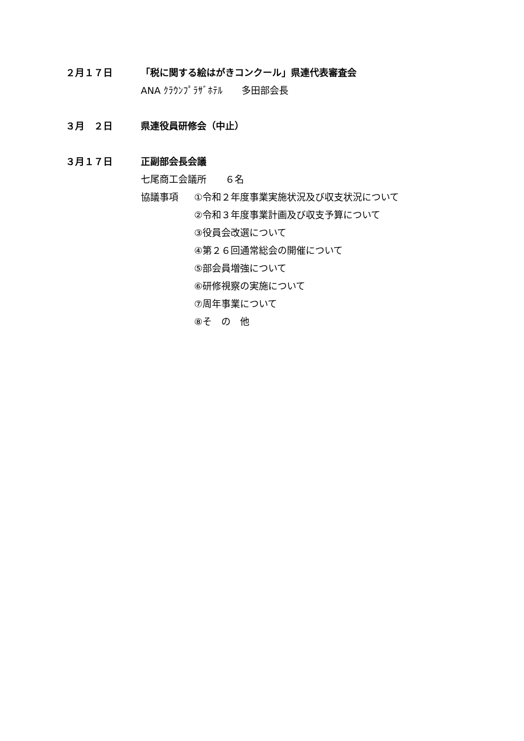２月１７日
「税に関する絵はがきコンクール」県連代表審査会
ANA ｸﾗｳﾝﾌﾟﾗｻﾞﾎﾃﾙ　　多田部会長
３月　２日
県連役員研修会（中止）
３月１７日
正副部会長会議
七尾商工会議所　　６名
協議事項
①令和２年度事業実施状況及び収支状況について
②令和３年度事業計画及び収支予算について
③役員会改選について
④第２６回通常総会の開催について
⑤部会員増強について
⑥研修視察の実施について
⑦周年事業について
⑧そ　の　他